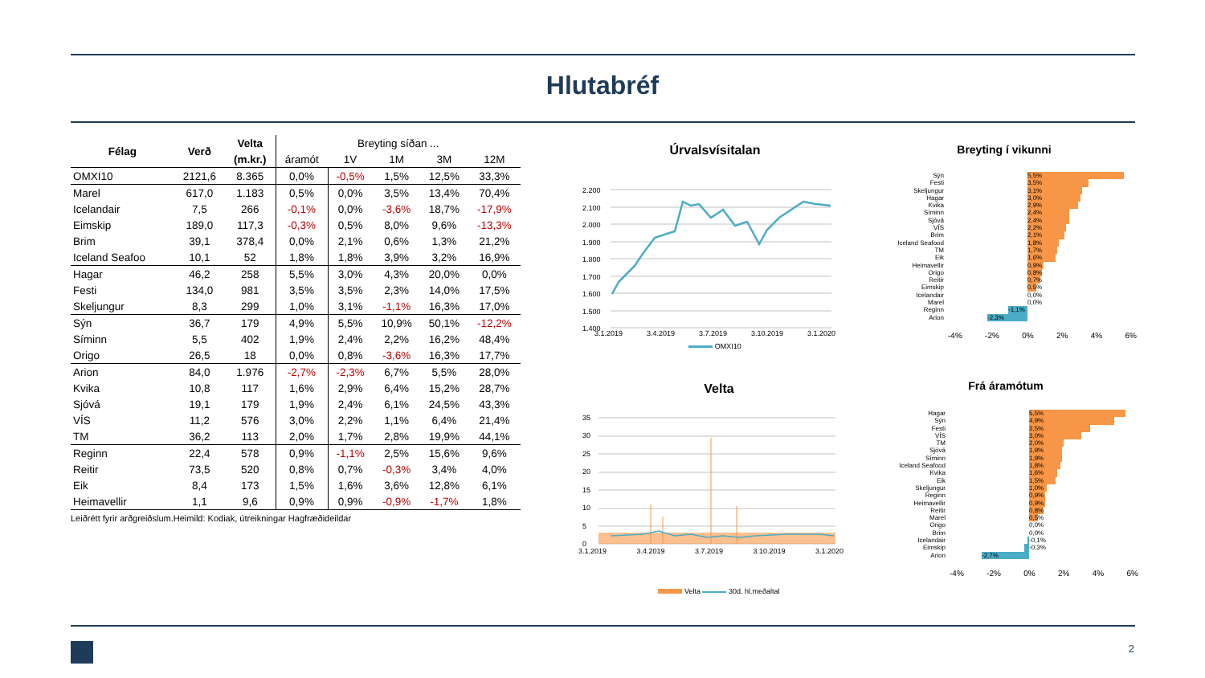Hlutabréf
| Félag | Verð | Velta | Breyting síðan ... | | | | |
| --- | --- | --- | --- | --- | --- | --- | --- |
| | | (m.kr.) | áramót | 1V | 1M | 3M | 12M |
| OMXI10 | 2121,6 | 8.365 | 0,0% | -0,5% | 1,5% | 12,5% | 33,3% |
| Marel | 617,0 | 1.183 | 0,5% | 0,0% | 3,5% | 13,4% | 70,4% |
| Icelandair | 7,5 | 266 | -0,1% | 0,0% | -3,6% | 18,7% | -17,9% |
| Eimskip | 189,0 | 117,3 | -0,3% | 0,5% | 8,0% | 9,6% | -13,3% |
| Brim | 39,1 | 378,4 | 0,0% | 2,1% | 0,6% | 1,3% | 21,2% |
| Iceland Seafoo | 10,1 | 52 | 1,8% | 1,8% | 3,9% | 3,2% | 16,9% |
| Hagar | 46,2 | 258 | 5,5% | 3,0% | 4,3% | 20,0% | 0,0% |
| Festi | 134,0 | 981 | 3,5% | 3,5% | 2,3% | 14,0% | 17,5% |
| Skeljungur | 8,3 | 299 | 1,0% | 3,1% | -1,1% | 16,3% | 17,0% |
| Sýn | 36,7 | 179 | 4,9% | 5,5% | 10,9% | 50,1% | -12,2% |
| Síminn | 5,5 | 402 | 1,9% | 2,4% | 2,2% | 16,2% | 48,4% |
| Origo | 26,5 | 18 | 0,0% | 0,8% | -3,6% | 16,3% | 17,7% |
| Arion | 84,0 | 1.976 | -2,7% | -2,3% | 6,7% | 5,5% | 28,0% |
| Kvika | 10,8 | 117 | 1,6% | 2,9% | 6,4% | 15,2% | 28,7% |
| Sjóvá | 19,1 | 179 | 1,9% | 2,4% | 6,1% | 24,5% | 43,3% |
| VÍS | 11,2 | 576 | 3,0% | 2,2% | 1,1% | 6,4% | 21,4% |
| TM | 36,2 | 113 | 2,0% | 1,7% | 2,8% | 19,9% | 44,1% |
| Reginn | 22,4 | 578 | 0,9% | -1,1% | 2,5% | 15,6% | 9,6% |
| Reitir | 73,5 | 520 | 0,8% | 0,7% | -0,3% | 3,4% | 4,0% |
| Eik | 8,4 | 173 | 1,5% | 1,6% | 3,6% | 12,8% | 6,1% |
| Heimavellir | 1,1 | 9,6 | 0,9% | 0,9% | -0,9% | -1,7% | 1,8% |
Leiðrétt fyrir arðgreiðslum.Heimild: Kodiak, útreikningar Hagfræðideildar
Úrvalsvísitalan
2.200
2.100
2.000
1.900
1.800
1.700
1.600
1.500
1.400
3.1.2019 3.4.2019 3.7.2019 3.10.2019 3.1.2020
OMXI10
Velta
35
30
25
20
15
10
5
0
3.1.2019 3.4.2019 3.7.2019 3.10.2019 3.1.2020
Velta 30d. hl.meðaltal
Breyting í vikunni
Sýn 5,5%
Festi 3,5%
Skeljungur 3,1%
Hagar 3,0%
Kvika 2,9%
Síminn 2,4%
Sjóvá 2,4%
VÍS 2,2%
Brim 2,1%
Iceland Seafood 1,8%
TM 1,7%
Eik 1,6%
Heimavellir 0,9%
Origo 0,8%
Reitir 0,7%
Eimskip 0,5%
Icelandair 0,0%
Marel 0,0%
Reginn -1,1%
Arion -2,3%
-4% -2% 0% 2% 4% 6%
Frá áramótum
Hagar 5,5%
Sýn 4,9%
Festi 3,5%
VÍS 3,0%
TM 2,0%
Sjóvá 1,9%
Síminn 1,9%
Iceland Seafood 1,8%
Kvika 1,6%
Eik 1,5%
Skeljungur 1,0%
Reginn 0,9%
Heimavellir 0,9%
Reitir 0,8%
Marel 0,5%
Origo 0,0%
Brim 0,0%
Icelandair -0,1%
Eimskip -0,3%
Arion -2,7%
-4% -2% 0% 2% 4% 6%
2